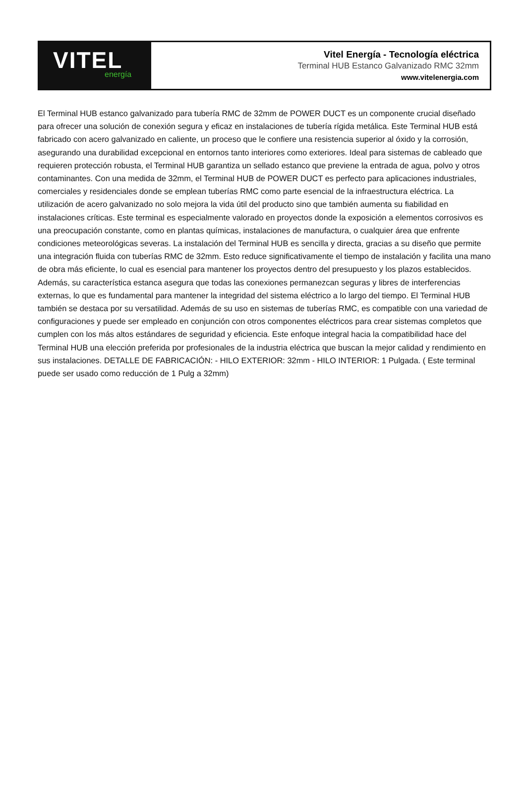VITEL
energía
Vitel Energía - Tecnología eléctrica
Terminal HUB Estanco Galvanizado RMC 32mm
www.vitelenergia.com
El Terminal HUB estanco galvanizado para tubería RMC de 32mm de POWER DUCT es un componente crucial diseñado para ofrecer una solución de conexión segura y eficaz en instalaciones de tubería rígida metálica. Este Terminal HUB está fabricado con acero galvanizado en caliente, un proceso que le confiere una resistencia superior al óxido y la corrosión, asegurando una durabilidad excepcional en entornos tanto interiores como exteriores. Ideal para sistemas de cableado que requieren protección robusta, el Terminal HUB garantiza un sellado estanco que previene la entrada de agua, polvo y otros contaminantes. Con una medida de 32mm, el Terminal HUB de POWER DUCT es perfecto para aplicaciones industriales, comerciales y residenciales donde se emplean tuberías RMC como parte esencial de la infraestructura eléctrica. La utilización de acero galvanizado no solo mejora la vida útil del producto sino que también aumenta su fiabilidad en instalaciones críticas. Este terminal es especialmente valorado en proyectos donde la exposición a elementos corrosivos es una preocupación constante, como en plantas químicas, instalaciones de manufactura, o cualquier área que enfrente condiciones meteorológicas severas. La instalación del Terminal HUB es sencilla y directa, gracias a su diseño que permite una integración fluida con tuberías RMC de 32mm. Esto reduce significativamente el tiempo de instalación y facilita una mano de obra más eficiente, lo cual es esencial para mantener los proyectos dentro del presupuesto y los plazos establecidos. Además, su característica estanca asegura que todas las conexiones permanezcan seguras y libres de interferencias externas, lo que es fundamental para mantener la integridad del sistema eléctrico a lo largo del tiempo. El Terminal HUB también se destaca por su versatilidad. Además de su uso en sistemas de tuberías RMC, es compatible con una variedad de configuraciones y puede ser empleado en conjunción con otros componentes eléctricos para crear sistemas completos que cumplen con los más altos estándares de seguridad y eficiencia. Este enfoque integral hacia la compatibilidad hace del Terminal HUB una elección preferida por profesionales de la industria eléctrica que buscan la mejor calidad y rendimiento en sus instalaciones. DETALLE DE FABRICACIÓN: - HILO EXTERIOR: 32mm - HILO INTERIOR: 1 Pulgada. ( Este terminal puede ser usado como reducción de 1 Pulg a 32mm)